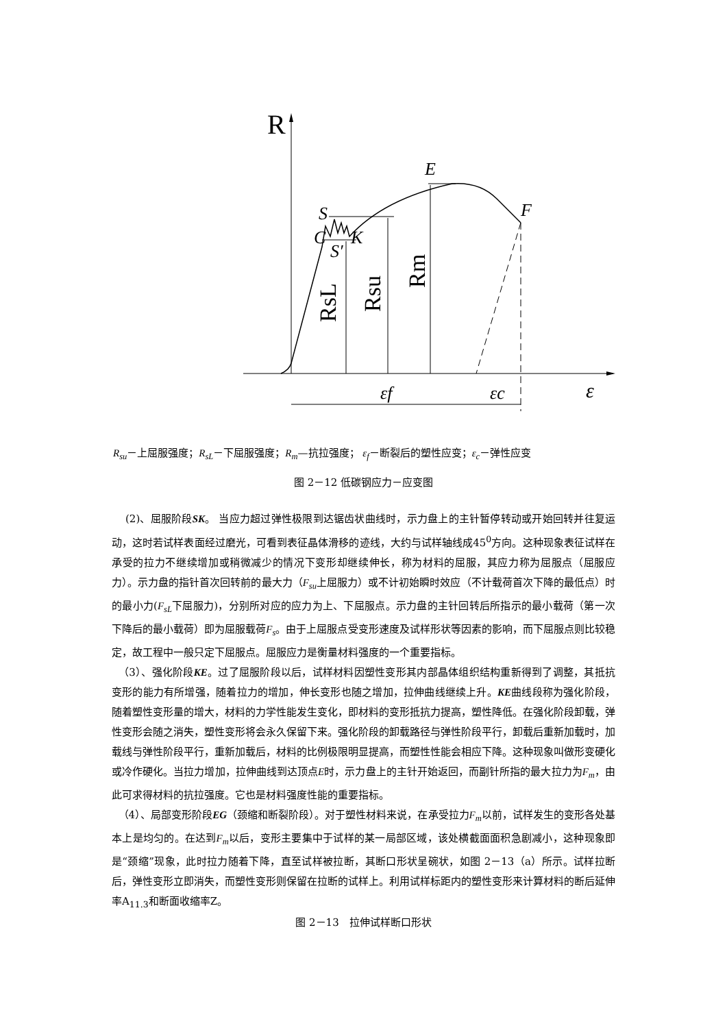R
E
F
S
C
S′
K
RsL
Rsu
Rm
εf
εc
ε
R<sub>su</sub>－上屈服强度；R<sub>sL</sub>－下屈服强度；R<sub>m</sub>—抗拉强度； ε<sub>f</sub>－断裂后的塑性应变；ε<sub>c</sub>－弹性应变
图 2－12 低碳钢应力－应变图
(2)、屈服阶段SK。 当应力超过弹性极限到达锯齿状曲线时，示力盘上的主针暂停转动或开始回转并往复运动，这时若试样表面经过磨光，可看到表征晶体滑移的迹线，大约与试样轴线成45<sup>0</sup>方向。这种现象表征试样在承受的拉力不继续增加或稍微减少的情况下变形却继续伸长，称为材料的屈服，其应力称为屈服点（屈服应力）。示力盘的指针首次回转前的最大力（F<sub>su</sub>上屈服力）或不计初始瞬时效应（不计载荷首次下降的最低点）时的最小力(F<sub>sL</sub>下屈服力)，分别所对应的应力为上、下屈服点。示力盘的主针回转后所指示的最小载荷（第一次下降后的最小载荷）即为屈服载荷F<sub>s</sub>。由于上屈服点受变形速度及试样形状等因素的影响，而下屈服点则比较稳定，故工程中一般只定下屈服点。屈服应力是衡量材料强度的一个重要指标。
（3）、强化阶段KE。过了屈服阶段以后，试样材料因塑性变形其内部晶体组织结构重新得到了调整，其抵抗变形的能力有所增强，随着拉力的增加，伸长变形也随之增加，拉伸曲线继续上升。KE曲线段称为强化阶段，随着塑性变形量的增大，材料的力学性能发生变化，即材料的变形抵抗力提高，塑性降低。在强化阶段卸载，弹性变形会随之消失，塑性变形将会永久保留下来。强化阶段的卸载路径与弹性阶段平行，卸载后重新加载时，加载线与弹性阶段平行，重新加载后，材料的比例极限明显提高，而塑性性能会相应下降。这种现象叫做形变硬化或冷作硬化。当拉力增加，拉伸曲线到达顶点E时，示力盘上的主针开始返回，而副针所指的最大拉力为F<sub>m</sub>，由此可求得材料的抗拉强度。它也是材料强度性能的重要指标。
（4）、局部变形阶段EG（颈缩和断裂阶段）。对于塑性材料来说，在承受拉力F<sub>m</sub>以前，试样发生的变形各处基本上是均匀的。在达到F<sub>m</sub>以后，变形主要集中于试样的某一局部区域，该处横截面面积急剧减小，这种现象即是“颈缩”现象，此时拉力随着下降，直至试样被拉断，其断口形状呈碗状，如图 2－13（a）所示。试样拉断后，弹性变形立即消失，而塑性变形则保留在拉断的试样上。利用试样标距内的塑性变形来计算材料的断后延伸率A<sub>11.3</sub>和断面收缩率Z。
图 2－13　拉伸试样断口形状